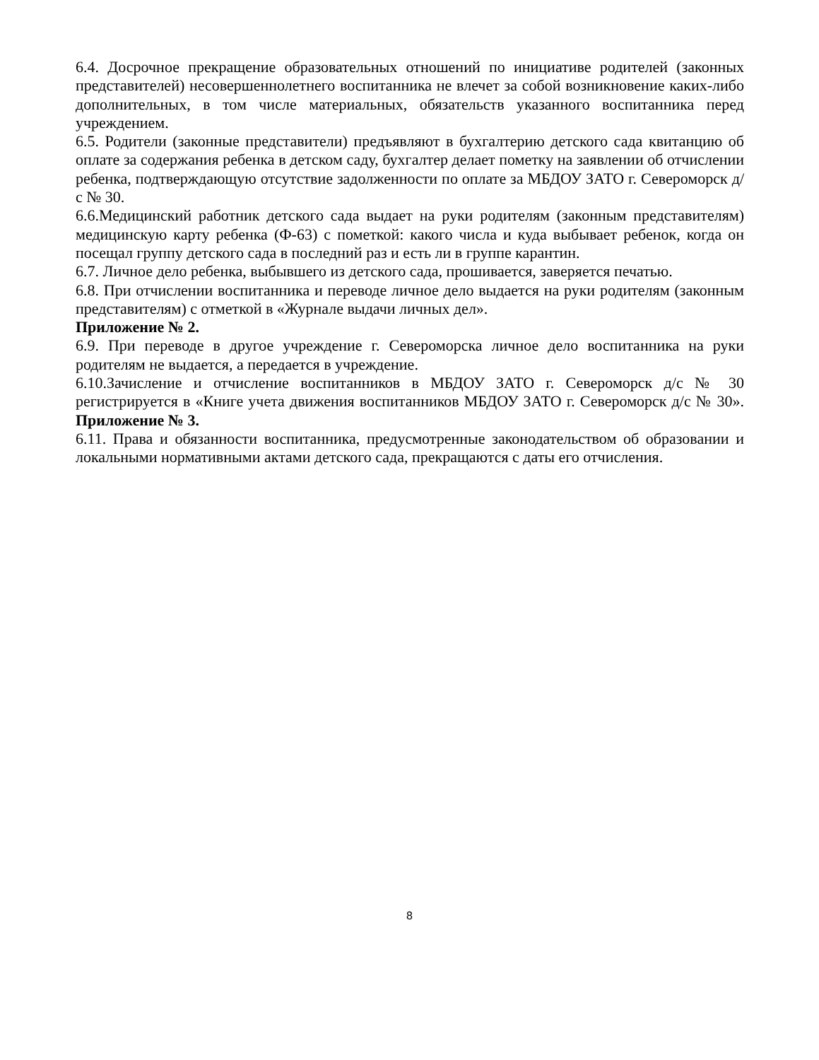6.4. Досрочное прекращение образовательных отношений по инициативе родителей (законных представителей) несовершеннолетнего воспитанника не влечет за собой возникновение каких-либо дополнительных, в том числе материальных, обязательств указанного воспитанника перед учреждением.
6.5. Родители (законные представители) предъявляют в бухгалтерию детского сада квитанцию об оплате за содержания ребенка в детском саду, бухгалтер делает пометку на заявлении об отчислении ребенка, подтверждающую отсутствие задолженности по оплате за МБДОУ ЗАТО г. Североморск д/с № 30.
6.6.Медицинский работник детского сада выдает на руки родителям (законным представителям) медицинскую карту ребенка (Ф-63) с пометкой: какого числа и куда выбывает ребенок, когда он посещал группу детского сада в последний раз и есть ли в группе карантин.
6.7. Личное дело ребенка, выбывшего из детского сада, прошивается, заверяется печатью.
6.8. При отчислении воспитанника и переводе личное дело выдается на руки родителям (законным представителям) с отметкой в «Журнале выдачи личных дел».
Приложение № 2.
6.9. При переводе в другое учреждение г. Североморска личное дело воспитанника на руки родителям не выдается, а передается в учреждение.
6.10.Зачисление и отчисление воспитанников в МБДОУ ЗАТО г. Североморск д/с № 30 регистрируется в «Книге учета движения воспитанников МБДОУ ЗАТО г. Североморск д/с № 30». Приложение № 3.
6.11. Права и обязанности воспитанника, предусмотренные законодательством об образовании и локальными нормативными актами детского сада, прекращаются с даты его отчисления.
8